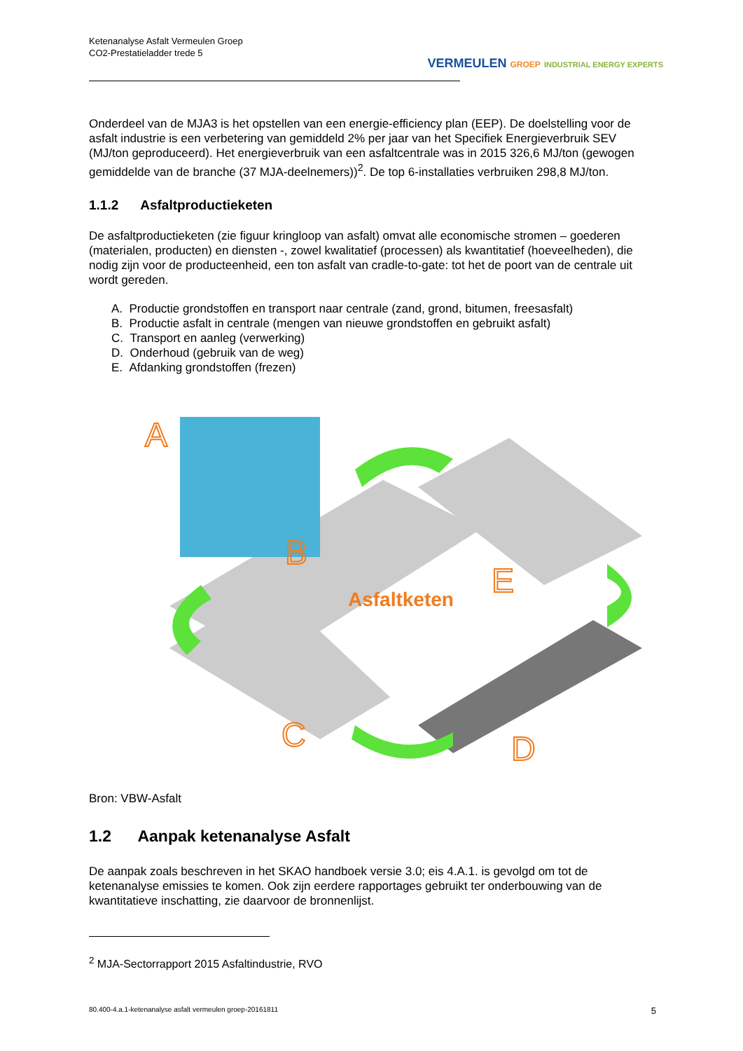Ketenanalyse Asfalt Vermeulen Groep
CO2-Prestatieladder trede 5
VERMEULEN GROEP INDUSTRIAL ENERGY EXPERTS
Onderdeel van de MJA3 is het opstellen van een energie-efficiency plan (EEP). De doelstelling voor de asfalt industrie is een verbetering van gemiddeld 2% per jaar van het Specifiek Energieverbruik SEV (MJ/ton geproduceerd). Het energieverbruik van een asfaltcentrale was in 2015 326,6 MJ/ton (gewogen gemiddelde van de branche (37 MJA-deelnemers))<sup>2</sup>. De top 6-installaties verbruiken 298,8 MJ/ton.
1.1.2 Asfaltproductieketen
De asfaltproductieketen (zie figuur kringloop van asfalt) omvat alle economische stromen – goederen (materialen, producten) en diensten -, zowel kwalitatief (processen) als kwantitatief (hoeveelheden), die nodig zijn voor de producteenheid, een ton asfalt van cradle-to-gate: tot het de poort van de centrale uit wordt gereden.
A. Productie grondstoffen en transport naar centrale (zand, grond, bitumen, freesasfalt)
B. Productie asfalt in centrale (mengen van nieuwe grondstoffen en gebruikt asfalt)
C. Transport en aanleg (verwerking)
D. Onderhoud (gebruik van de weg)
E. Afdanking grondstoffen (frezen)
A
B
C
D
E
Asfaltketen
Bron: VBW-Asfalt
1.2 Aanpak ketenanalyse Asfalt
De aanpak zoals beschreven in het SKAO handboek versie 3.0; eis 4.A.1. is gevolgd om tot de ketenanalyse emissies te komen. Ook zijn eerdere rapportages gebruikt ter onderbouwing van de kwantitatieve inschatting, zie daarvoor de bronnenlijst.
<sup>2</sup> MJA-Sectorrapport 2015 Asfaltindustrie, RVO
80.400-4.a.1-ketenanalyse asfalt vermeulen groep-20161811 5